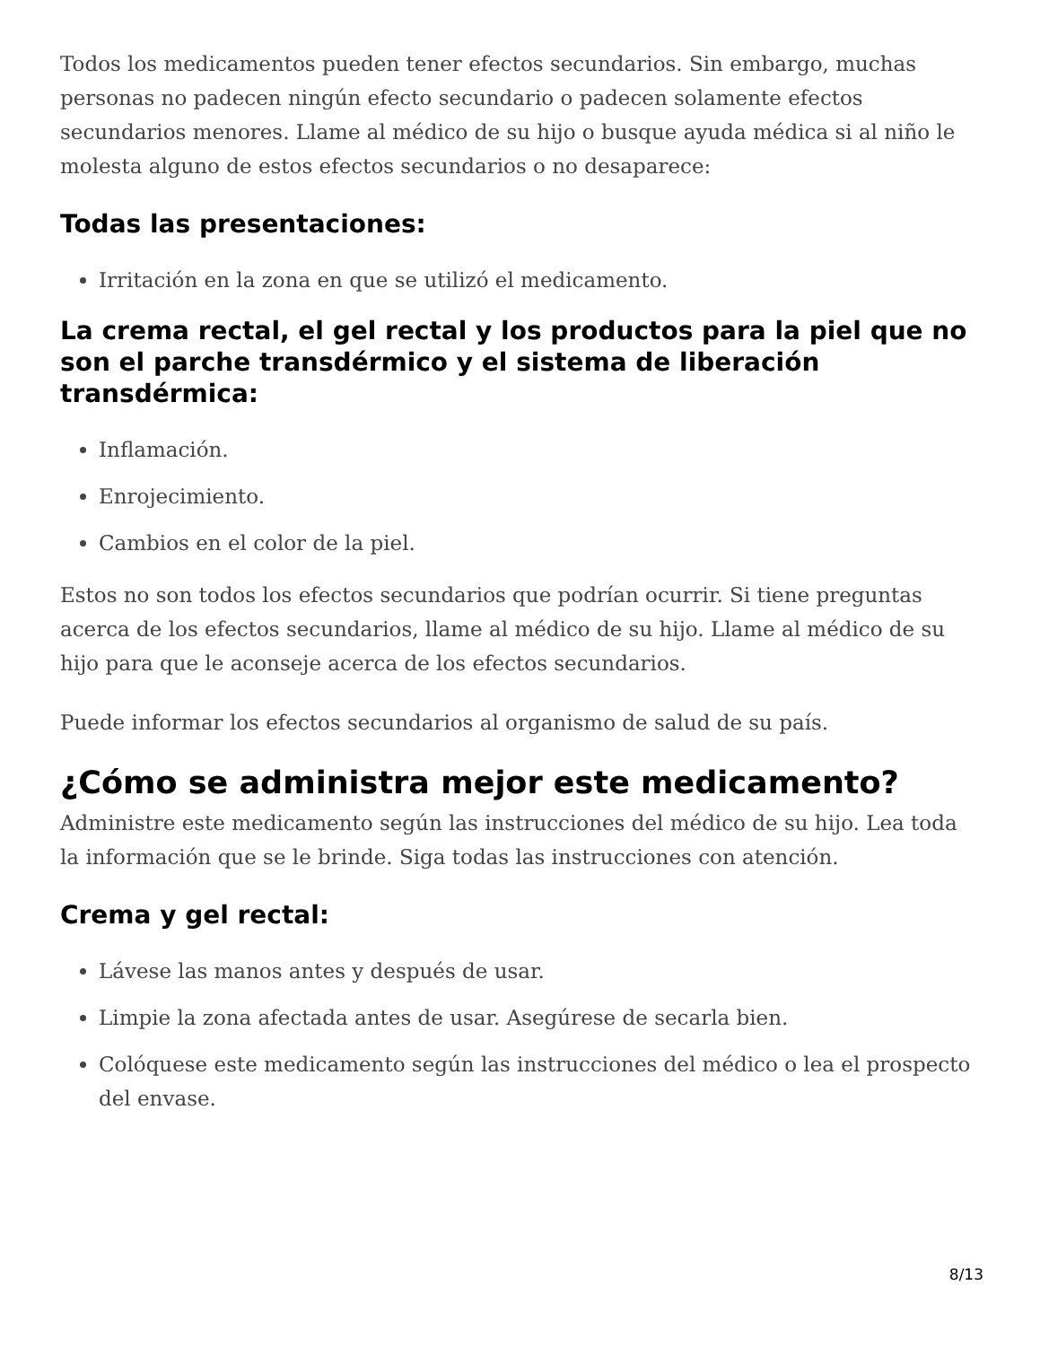Todos los medicamentos pueden tener efectos secundarios. Sin embargo, muchas personas no padecen ningún efecto secundario o padecen solamente efectos secundarios menores. Llame al médico de su hijo o busque ayuda médica si al niño le molesta alguno de estos efectos secundarios o no desaparece:
Todas las presentaciones:
Irritación en la zona en que se utilizó el medicamento.
La crema rectal, el gel rectal y los productos para la piel que no son el parche transdérmico y el sistema de liberación transdérmica:
Inflamación.
Enrojecimiento.
Cambios en el color de la piel.
Estos no son todos los efectos secundarios que podrían ocurrir. Si tiene preguntas acerca de los efectos secundarios, llame al médico de su hijo. Llame al médico de su hijo para que le aconseje acerca de los efectos secundarios.
Puede informar los efectos secundarios al organismo de salud de su país.
¿Cómo se administra mejor este medicamento?
Administre este medicamento según las instrucciones del médico de su hijo. Lea toda la información que se le brinde. Siga todas las instrucciones con atención.
Crema y gel rectal:
Lávese las manos antes y después de usar.
Limpie la zona afectada antes de usar. Asegúrese de secarla bien.
Colóquese este medicamento según las instrucciones del médico o lea el prospecto del envase.
8/13